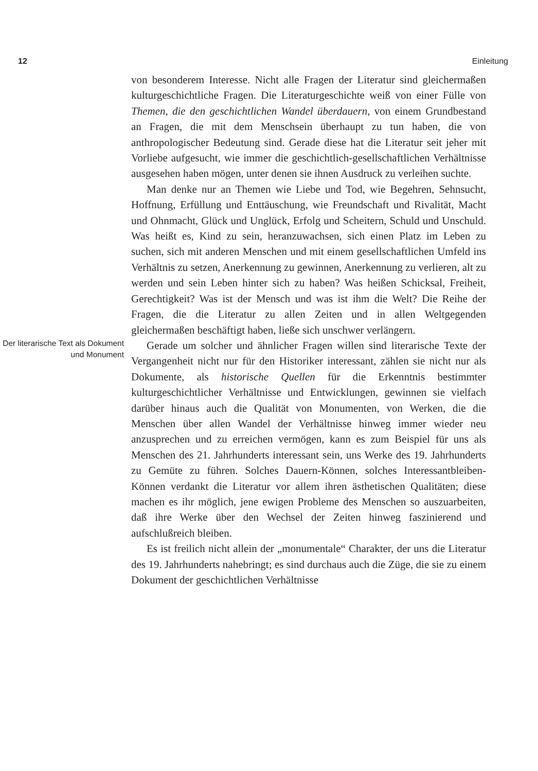12 Einleitung
von besonderem Interesse. Nicht alle Fragen der Literatur sind gleichermaßen kulturgeschichtliche Fragen. Die Literaturgeschichte weiß von einer Fülle von Themen, die den geschichtlichen Wandel überdauern, von einem Grundbestand an Fragen, die mit dem Menschsein überhaupt zu tun haben, die von anthropologischer Bedeutung sind. Gerade diese hat die Literatur seit jeher mit Vorliebe aufgesucht, wie immer die geschichtlich-gesellschaftlichen Verhältnisse ausgesehen haben mögen, unter denen sie ihnen Ausdruck zu verleihen suchte.
Man denke nur an Themen wie Liebe und Tod, wie Begehren, Sehnsucht, Hoffnung, Erfüllung und Enttäuschung, wie Freundschaft und Rivalität, Macht und Ohnmacht, Glück und Unglück, Erfolg und Scheitern, Schuld und Unschuld. Was heißt es, Kind zu sein, heranzuwachsen, sich einen Platz im Leben zu suchen, sich mit anderen Menschen und mit einem gesellschaftlichen Umfeld ins Verhältnis zu setzen, Anerkennung zu gewinnen, Anerkennung zu verlieren, alt zu werden und sein Leben hinter sich zu haben? Was heißen Schicksal, Freiheit, Gerechtigkeit? Was ist der Mensch und was ist ihm die Welt? Die Reihe der Fragen, die die Literatur zu allen Zeiten und in allen Weltgegenden gleichermaßen beschäftigt haben, ließe sich unschwer verlängern.
Der literarische Text als Dokument und Monument
Gerade um solcher und ähnlicher Fragen willen sind literarische Texte der Vergangenheit nicht nur für den Historiker interessant, zählen sie nicht nur als Dokumente, als historische Quellen für die Erkenntnis bestimmter kulturgeschichtlicher Verhältnisse und Entwicklungen, gewinnen sie vielfach darüber hinaus auch die Qualität von Monumenten, von Werken, die die Menschen über allen Wandel der Verhältnisse hinweg immer wieder neu anzusprechen und zu erreichen vermögen, kann es zum Beispiel für uns als Menschen des 21. Jahrhunderts interessant sein, uns Werke des 19. Jahrhunderts zu Gemüte zu führen. Solches Dauern-Können, solches Interessantbleiben-Können verdankt die Literatur vor allem ihren ästhetischen Qualitäten; diese machen es ihr möglich, jene ewigen Probleme des Menschen so auszuarbeiten, daß ihre Werke über den Wechsel der Zeiten hinweg faszinierend und aufschlußreich bleiben.
Es ist freilich nicht allein der „monumentale“ Charakter, der uns die Literatur des 19. Jahrhunderts nahebringt; es sind durchaus auch die Züge, die sie zu einem Dokument der geschichtlichen Verhältnisse